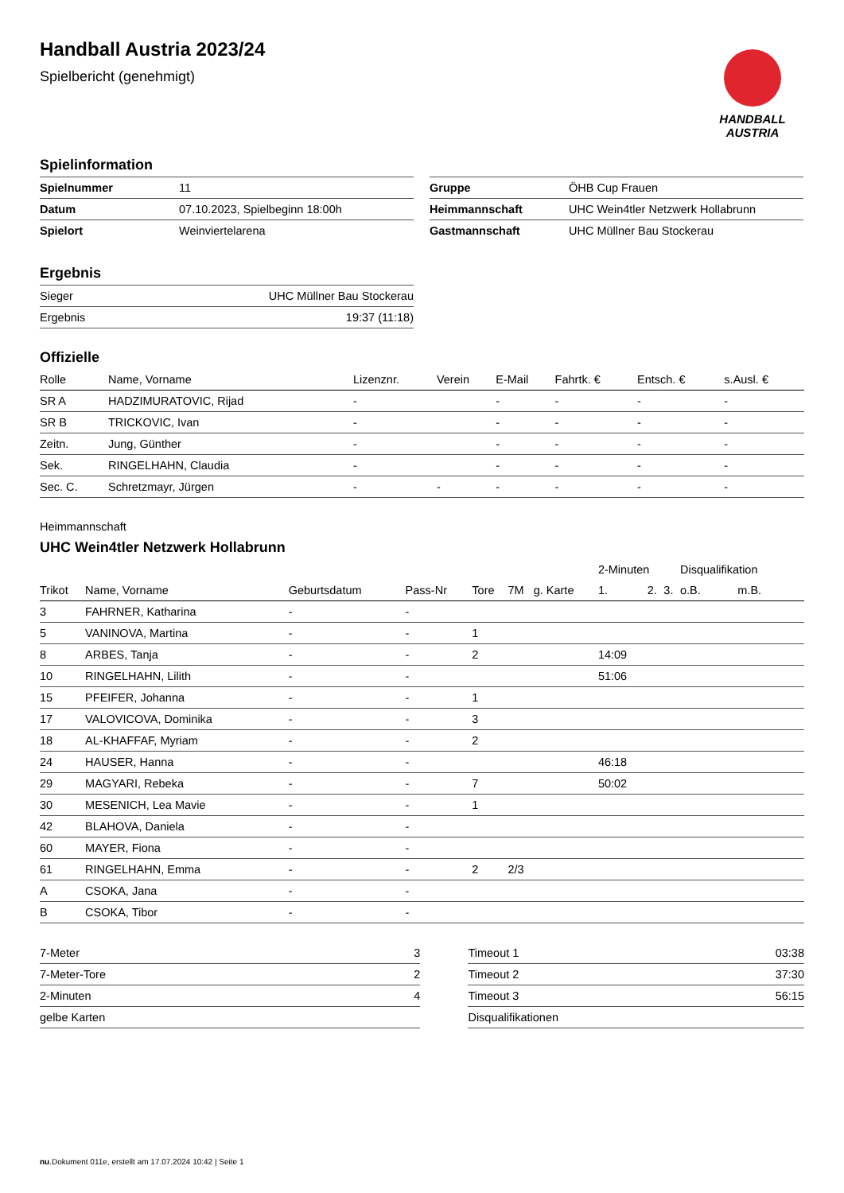HANDBALL
AUSTRIA
Handball Austria 2023/24
Spielbericht (genehmigt)
Spielinformation
| Spielnummer | 11 |
| Datum | 07.10.2023, Spielbeginn 18:00h |
| Spielort | Weinviertelarena |
| Gruppe | ÖHB Cup Frauen |
| Heimmannschaft | UHC Wein4tler Netzwerk Hollabrunn |
| Gastmannschaft | UHC Müllner Bau Stockerau |
Ergebnis
| Sieger | UHC Müllner Bau Stockerau |
| Ergebnis | 19:37 (11:18) |
Offizielle
| Rolle | Name, Vorname | Lizenznr. | Verein | E-Mail | Fahrtk. € | Entsch. € | s.Ausl. € |
| --- | --- | --- | --- | --- | --- | --- | --- |
| SR A | HADZIMURATOVIC, Rijad | - | | - | - | - | - |
| SR B | TRICKOVIC, Ivan | - | | - | - | - | - |
| Zeitn. | Jung, Günther | - | | - | - | - | - |
| Sek. | RINGELHAHN, Claudia | - | | - | - | - | - |
| Sec. C. | Schretzmayr, Jürgen | - | - | - | - | - | - |
Heimmannschaft
UHC Wein4tler Netzwerk Hollabrunn
| | | | | | | | 2-Minuten | | | Disqualifikation | |
| --- | --- | --- | --- | --- | --- | --- | --- | --- | --- | --- | --- |
| Trikot | Name, Vorname | Geburtsdatum | Pass-Nr | Tore | 7M | g. Karte | 1. | 2. | 3. | o.B. | m.B. |
| 3 | FAHRNER, Katharina | - | - | | | | | | | | |
| 5 | VANINOVA, Martina | - | - | 1 | | | | | | | |
| 8 | ARBES, Tanja | - | - | 2 | | | 14:09 | | | | |
| 10 | RINGELHAHN, Lilith | - | - | | | | 51:06 | | | | |
| 15 | PFEIFER, Johanna | - | - | 1 | | | | | | | |
| 17 | VALOVICOVA, Dominika | - | - | 3 | | | | | | | |
| 18 | AL-KHAFFAF, Myriam | - | - | 2 | | | | | | | |
| 24 | HAUSER, Hanna | - | - | | | | 46:18 | | | | |
| 29 | MAGYARI, Rebeka | - | - | 7 | | | 50:02 | | | | |
| 30 | MESENICH, Lea Mavie | - | - | 1 | | | | | | | |
| 42 | BLAHOVA, Daniela | - | - | | | | | | | | |
| 60 | MAYER, Fiona | - | - | | | | | | | | |
| 61 | RINGELHAHN, Emma | - | - | 2 | 2/3 | | | | | | |
| A | CSOKA, Jana | - | - | | | | | | | | |
| B | CSOKA, Tibor | - | - | | | | | | | | |
| 7-Meter | 3 |
| 7-Meter-Tore | 2 |
| 2-Minuten | 4 |
| gelbe Karten | |
| Timeout 1 | 03:38 |
| Timeout 2 | 37:30 |
| Timeout 3 | 56:15 |
| Disqualifikationen | |
nu.Dokument 011e, erstellt am 17.07.2024 10:42 | Seite 1